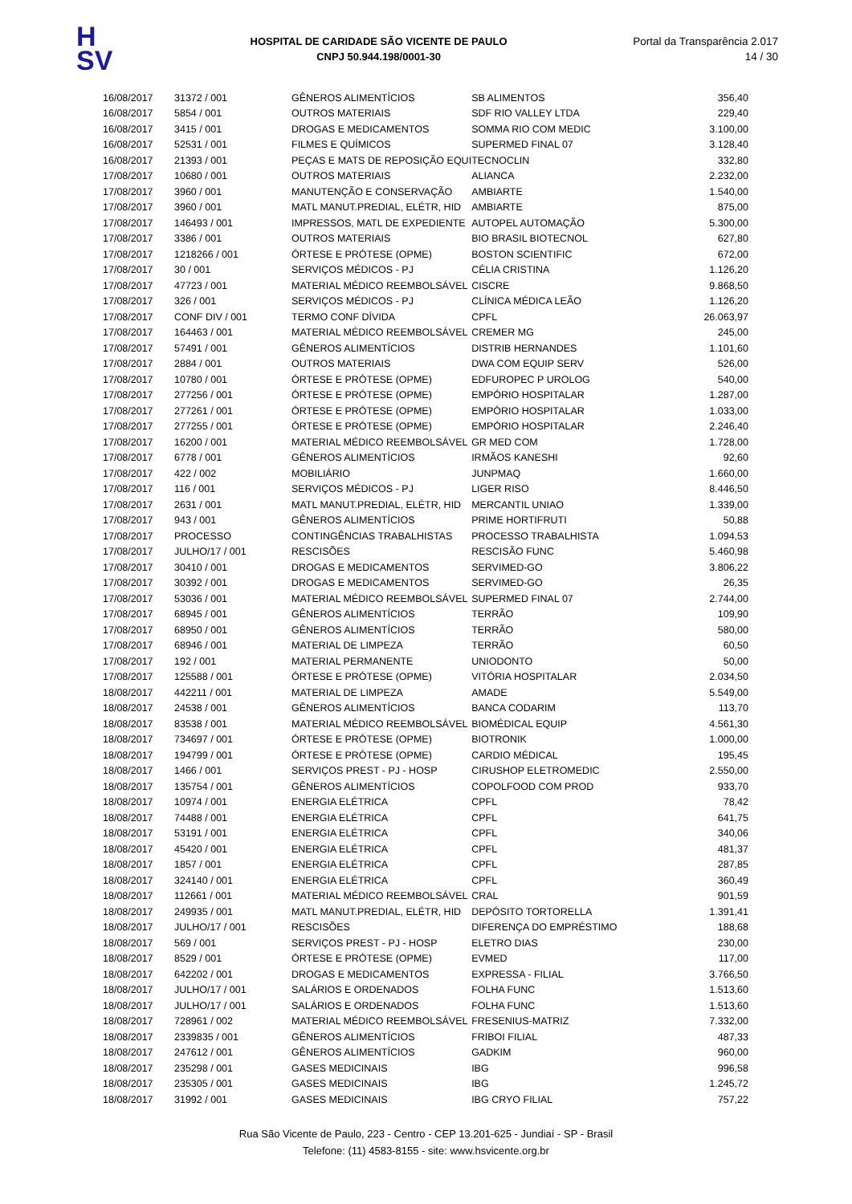H
SV
HOSPITAL DE CARIDADE SÃO VICENTE DE PAULO
CNPJ 50.944.198/0001-30
Portal da Transparência 2.017
14 / 30
| 16/08/2017 | 31372 / 001 | GÊNEROS ALIMENTÍCIOS | SB ALIMENTOS | 356,40 |
| 16/08/2017 | 5854 / 001 | OUTROS MATERIAIS | SDF RIO VALLEY LTDA | 229,40 |
| 16/08/2017 | 3415 / 001 | DROGAS E MEDICAMENTOS | SOMMA RIO COM MEDIC | 3.100,00 |
| 16/08/2017 | 52531 / 001 | FILMES E QUÍMICOS | SUPERMED FINAL 07 | 3.128,40 |
| 16/08/2017 | 21393 / 001 | PEÇAS E MATS DE REPOSIÇÃO EQUI | TECNOCLIN | 332,80 |
| 17/08/2017 | 10680 / 001 | OUTROS MATERIAIS | ALIANCA | 2.232,00 |
| 17/08/2017 | 3960 / 001 | MANUTENÇÃO E CONSERVAÇÃO | AMBIARTE | 1.540,00 |
| 17/08/2017 | 3960 / 001 | MATL MANUT.PREDIAL, ELÉTR, HID | AMBIARTE | 875,00 |
| 17/08/2017 | 146493 / 001 | IMPRESSOS, MATL DE EXPEDIENTE | AUTOPEL AUTOMAÇÃO | 5.300,00 |
| 17/08/2017 | 3386 / 001 | OUTROS MATERIAIS | BIO BRASIL BIOTECNOL | 627,80 |
| 17/08/2017 | 1218266 / 001 | ÓRTESE E PRÓTESE (OPME) | BOSTON SCIENTIFIC | 672,00 |
| 17/08/2017 | 30 / 001 | SERVIÇOS MÉDICOS - PJ | CÉLIA CRISTINA | 1.126,20 |
| 17/08/2017 | 47723 / 001 | MATERIAL MÉDICO REEMBOLSÁVEL | CISCRE | 9.868,50 |
| 17/08/2017 | 326 / 001 | SERVIÇOS MÉDICOS - PJ | CLÍNICA MÉDICA LEÃO | 1.126,20 |
| 17/08/2017 | CONF DIV / 001 | TERMO CONF DÍVIDA | CPFL | 26.063,97 |
| 17/08/2017 | 164463 / 001 | MATERIAL MÉDICO REEMBOLSÁVEL | CREMER MG | 245,00 |
| 17/08/2017 | 57491 / 001 | GÊNEROS ALIMENTÍCIOS | DISTRIB HERNANDES | 1.101,60 |
| 17/08/2017 | 2884 / 001 | OUTROS MATERIAIS | DWA COM EQUIP SERV | 526,00 |
| 17/08/2017 | 10780 / 001 | ÓRTESE E PRÓTESE (OPME) | EDFUROPEC P UROLOG | 540,00 |
| 17/08/2017 | 277256 / 001 | ÓRTESE E PRÓTESE (OPME) | EMPÓRIO HOSPITALAR | 1.287,00 |
| 17/08/2017 | 277261 / 001 | ÓRTESE E PRÓTESE (OPME) | EMPÓRIO HOSPITALAR | 1.033,00 |
| 17/08/2017 | 277255 / 001 | ÓRTESE E PRÓTESE (OPME) | EMPÓRIO HOSPITALAR | 2.246,40 |
| 17/08/2017 | 16200 / 001 | MATERIAL MÉDICO REEMBOLSÁVEL | GR MED COM | 1.728,00 |
| 17/08/2017 | 6778 / 001 | GÊNEROS ALIMENTÍCIOS | IRMÃOS KANESHI | 92,60 |
| 17/08/2017 | 422 / 002 | MOBILIÁRIO | JUNPMAQ | 1.660,00 |
| 17/08/2017 | 116 / 001 | SERVIÇOS MÉDICOS - PJ | LIGER RISO | 8.446,50 |
| 17/08/2017 | 2631 / 001 | MATL MANUT.PREDIAL, ELÉTR, HID | MERCANTIL UNIAO | 1.339,00 |
| 17/08/2017 | 943 / 001 | GÊNEROS ALIMENTÍCIOS | PRIME HORTIFRUTI | 50,88 |
| 17/08/2017 | PROCESSO | CONTINGÊNCIAS TRABALHISTAS | PROCESSO TRABALHISTA | 1.094,53 |
| 17/08/2017 | JULHO/17 / 001 | RESCISÕES | RESCISÃO FUNC | 5.460,98 |
| 17/08/2017 | 30410 / 001 | DROGAS E MEDICAMENTOS | SERVIMED-GO | 3.806,22 |
| 17/08/2017 | 30392 / 001 | DROGAS E MEDICAMENTOS | SERVIMED-GO | 26,35 |
| 17/08/2017 | 53036 / 001 | MATERIAL MÉDICO REEMBOLSÁVEL | SUPERMED FINAL 07 | 2.744,00 |
| 17/08/2017 | 68945 / 001 | GÊNEROS ALIMENTÍCIOS | TERRÃO | 109,90 |
| 17/08/2017 | 68950 / 001 | GÊNEROS ALIMENTÍCIOS | TERRÃO | 580,00 |
| 17/08/2017 | 68946 / 001 | MATERIAL DE LIMPEZA | TERRÃO | 60,50 |
| 17/08/2017 | 192 / 001 | MATERIAL PERMANENTE | UNIODONTO | 50,00 |
| 17/08/2017 | 125588 / 001 | ÓRTESE E PRÓTESE (OPME) | VITÓRIA HOSPITALAR | 2.034,50 |
| 18/08/2017 | 442211 / 001 | MATERIAL DE LIMPEZA | AMADE | 5.549,00 |
| 18/08/2017 | 24538 / 001 | GÊNEROS ALIMENTÍCIOS | BANCA CODARIM | 113,70 |
| 18/08/2017 | 83538 / 001 | MATERIAL MÉDICO REEMBOLSÁVEL | BIOMÉDICAL EQUIP | 4.561,30 |
| 18/08/2017 | 734697 / 001 | ÓRTESE E PRÓTESE (OPME) | BIOTRONIK | 1.000,00 |
| 18/08/2017 | 194799 / 001 | ÓRTESE E PRÓTESE (OPME) | CARDIO MÉDICAL | 195,45 |
| 18/08/2017 | 1466 / 001 | SERVIÇOS PREST - PJ - HOSP | CIRUSHOP ELETROMEDIC | 2.550,00 |
| 18/08/2017 | 135754 / 001 | GÊNEROS ALIMENTÍCIOS | COPOLFOOD COM PROD | 933,70 |
| 18/08/2017 | 10974 / 001 | ENERGIA ELÉTRICA | CPFL | 78,42 |
| 18/08/2017 | 74488 / 001 | ENERGIA ELÉTRICA | CPFL | 641,75 |
| 18/08/2017 | 53191 / 001 | ENERGIA ELÉTRICA | CPFL | 340,06 |
| 18/08/2017 | 45420 / 001 | ENERGIA ELÉTRICA | CPFL | 481,37 |
| 18/08/2017 | 1857 / 001 | ENERGIA ELÉTRICA | CPFL | 287,85 |
| 18/08/2017 | 324140 / 001 | ENERGIA ELÉTRICA | CPFL | 360,49 |
| 18/08/2017 | 112661 / 001 | MATERIAL MÉDICO REEMBOLSÁVEL | CRAL | 901,59 |
| 18/08/2017 | 249935 / 001 | MATL MANUT.PREDIAL, ELÉTR, HID | DEPÓSITO TORTORELLA | 1.391,41 |
| 18/08/2017 | JULHO/17 / 001 | RESCISÕES | DIFERENÇA DO EMPRÉSTIMO | 188,68 |
| 18/08/2017 | 569 / 001 | SERVIÇOS PREST - PJ - HOSP | ELETRO DIAS | 230,00 |
| 18/08/2017 | 8529 / 001 | ÓRTESE E PRÓTESE (OPME) | EVMED | 117,00 |
| 18/08/2017 | 642202 / 001 | DROGAS E MEDICAMENTOS | EXPRESSA - FILIAL | 3.766,50 |
| 18/08/2017 | JULHO/17 / 001 | SALÁRIOS E ORDENADOS | FOLHA FUNC | 1.513,60 |
| 18/08/2017 | JULHO/17 / 001 | SALÁRIOS E ORDENADOS | FOLHA FUNC | 1.513,60 |
| 18/08/2017 | 728961 / 002 | MATERIAL MÉDICO REEMBOLSÁVEL | FRESENIUS-MATRIZ | 7.332,00 |
| 18/08/2017 | 2339835 / 001 | GÊNEROS ALIMENTÍCIOS | FRIBOI FILIAL | 487,33 |
| 18/08/2017 | 247612 / 001 | GÊNEROS ALIMENTÍCIOS | GADKIM | 960,00 |
| 18/08/2017 | 235298 / 001 | GASES MEDICINAIS | IBG | 996,58 |
| 18/08/2017 | 235305 / 001 | GASES MEDICINAIS | IBG | 1.245,72 |
| 18/08/2017 | 31992 / 001 | GASES MEDICINAIS | IBG CRYO FILIAL | 757,22 |
Rua São Vicente de Paulo, 223 - Centro - CEP 13.201-625 - Jundiaí - SP - Brasil
Telefone: (11) 4583-8155 - site: www.hsvicente.org.br